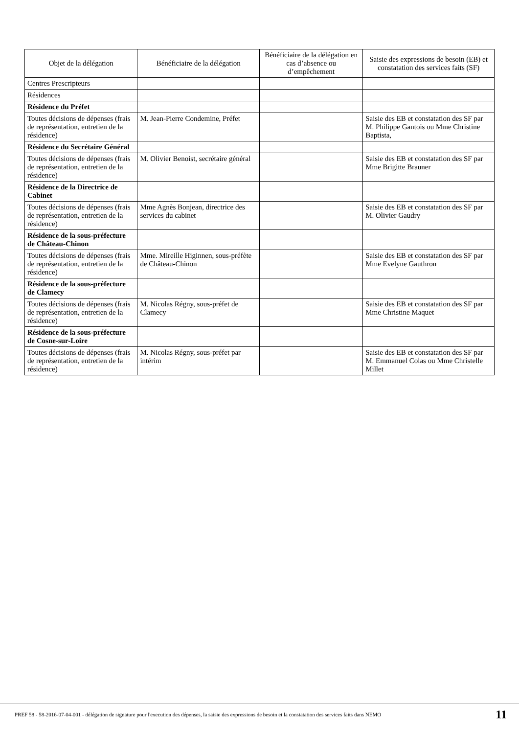| Objet de la délégation | Bénéficiaire de la délégation | Bénéficiaire de la délégation en cas d’absence ou d’empêchement | Saisie des expressions de besoin (EB) et constatation des services faits (SF) |
| --- | --- | --- | --- |
| Centres Prescripteurs | | | |
| Résidences | | | |
| Résidence du Préfet | | | |
| Toutes décisions de dépenses (frais de représentation, entretien de la résidence) | M. Jean-Pierre Condemine, Préfet | | Saisie des EB et constatation des SF par M. Philippe Gantois ou Mme Christine Baptista, |
| Résidence du Secrétaire Général | | | |
| Toutes décisions de dépenses (frais de représentation, entretien de la résidence) | M. Olivier Benoist, secrétaire général | | Saisie des EB et constatation des SF par Mme Brigitte Brauner |
| Résidence de la Directrice de Cabinet | | | |
| Toutes décisions de dépenses (frais de représentation, entretien de la résidence) | Mme Agnès Bonjean, directrice des services du cabinet | | Saisie des EB et constatation des SF par M. Olivier Gaudry |
| Résidence de la sous-préfecture de Château-Chinon | | | |
| Toutes décisions de dépenses (frais de représentation, entretien de la résidence) | Mme. Mireille Higinnen, sous-préfète de Château-Chinon | | Saisie des EB et constatation des SF par Mme Evelyne Gauthron |
| Résidence de la sous-préfecture de Clamecy | | | |
| Toutes décisions de dépenses (frais de représentation, entretien de la résidence) | M. Nicolas Régny, sous-préfet de Clamecy | | Saisie des EB et constatation des SF par Mme Christine Maquet |
| Résidence de la sous-préfecture de Cosne-sur-Loire | | | |
| Toutes décisions de dépenses (frais de représentation, entretien de la résidence) | M. Nicolas Régny, sous-préfet par intérim | | Saisie des EB et constatation des SF par M. Emmanuel Colas ou Mme Christelle Millet |
PREF 58 - 58-2016-07-04-001 - délégation de signature pour l'execution des dépenses, la saisie des expressions de besoin et la constatation des services faits dans NEMO
11